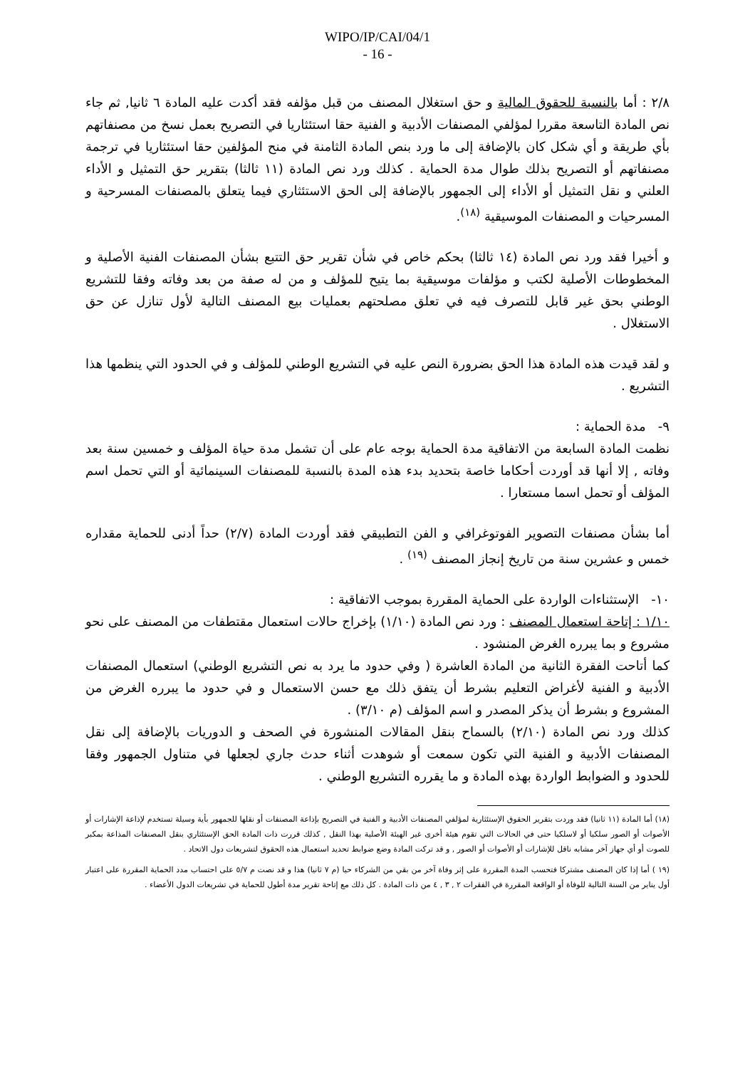WIPO/IP/CAI/04/1
- 16 -
٢/٨ : أما بالنسبة للحقوق المالية و حق استغلال المصنف من قبل مؤلفه فقد أكدت عليه المادة ٦ ثانيا, ثم جاء نص المادة التاسعة مقررا لمؤلفي المصنفات الأدبية و الفنية حقا استئثاريا في التصريح بعمل نسخ من مصنفاتهم بأي طريقة و أي شكل كان بالإضافة إلى ما ورد بنص المادة الثامنة في منح المؤلفين حقا استئثاريا في ترجمة مصنفاتهم أو التصريح بذلك طوال مدة الحماية . كذلك ورد نص المادة (١١ ثالثا) بتقرير حق التمثيل و الأداء العلني و نقل التمثيل أو الأداء إلى الجمهور بالإضافة إلى الحق الاستئثاري فيما يتعلق بالمصنفات المسرحية و المسرحيات و المصنفات الموسيقية <sup>(١٨)</sup>.
و أخيرا فقد ورد نص المادة (١٤ ثالثا) بحكم خاص في شأن تقرير حق التتبع بشأن المصنفات الفنية الأصلية و المخطوطات الأصلية لكتب و مؤلفات موسيقية بما يتيح للمؤلف و من له صفة من بعد وفاته وفقا للتشريع الوطني بحق غير قابل للتصرف فيه في تعلق مصلحتهم بعمليات بيع المصنف التالية لأول تنازل عن حق الاستغلال .
و لقد قيدت هذه المادة هذا الحق بضرورة النص عليه في التشريع الوطني للمؤلف و في الحدود التي ينظمها هذا التشريع .
٩- مدة الحماية :
نظمت المادة السابعة من الاتفاقية مدة الحماية بوجه عام على أن تشمل مدة حياة المؤلف و خمسين سنة بعد وفاته , إلا أنها قد أوردت أحكاما خاصة بتحديد بدء هذه المدة بالنسبة للمصنفات السينمائية أو التي تحمل اسم المؤلف أو تحمل اسما مستعارا .
أما بشأن مصنفات التصوير الفوتوغرافي و الفن التطبيقي فقد أوردت المادة (٢/٧) حداً أدنى للحماية مقداره خمس و عشرين سنة من تاريخ إنجاز المصنف <sup>(١٩)</sup> .
١٠- الإستثناءات الواردة على الحماية المقررة بموجب الاتفاقية :
١/١٠ : إتاحة استعمال المصنف : ورد نص المادة (١/١٠) بإخراج حالات استعمال مقتطفات من المصنف على نحو مشروع و بما يبرره الغرض المنشود .
كما أتاحت الفقرة الثانية من المادة العاشرة ( وفي حدود ما يرد به نص التشريع الوطني) استعمال المصنفات الأدبية و الفنية لأغراض التعليم بشرط أن يتفق ذلك مع حسن الاستعمال و في حدود ما يبرره الغرض من المشروع و بشرط أن يذكر المصدر و اسم المؤلف (م ٣/١٠) .
كذلك ورد نص المادة (٢/١٠) بالسماح بنقل المقالات المنشورة في الصحف و الدوريات بالإضافة إلى نقل المصنفات الأدبية و الفنية التي تكون سمعت أو شوهدت أثناء حدث جاري لجعلها في متناول الجمهور وفقا للحدود و الضوابط الواردة بهذه المادة و ما يقرره التشريع الوطني .
(١٨) أما المادة (١١ ثانيا) فقد وردت بتقرير الحقوق الإستئثارية لمؤلفي المصنفات الأدبية و الفنية في التصريح بإذاعة المصنفات أو نقلها للجمهور بأية وسيلة تستخدم لإذاعة الإشارات أو الأصوات أو الصور سلكيا أو لاسلكيا حتى في الحالات التي تقوم هيئة أخرى غير الهيئة الأصلية بهذا النقل , كذلك قررت ذات المادة الحق الإستئثاري بنقل المصنفات المذاعة بمكبر للصوت أو أي جهاز آخر مشابه ناقل للإشارات أو الأصوات أو الصور , و قد تركت المادة وضع ضوابط تحديد استعمال هذه الحقوق لتشريعات دول الاتحاد .
(١٩ ) أما إذا كان المصنف مشتركا فتحسب المدة المقررة على إثر وفاة آخر من بقي من الشركاء حيا (م ٧ ثانيا) هذا و قد نصت م ٥/٧ على احتساب مدد الحماية المقررة على اعتبار أول يناير من السنة التالية للوفاة أو الواقعة المقررة في الفقرات ٢ , ٣ , ٤ من ذات المادة . كل ذلك مع إتاحة تقرير مدة أطول للحماية في تشريعات الدول الأعضاء .